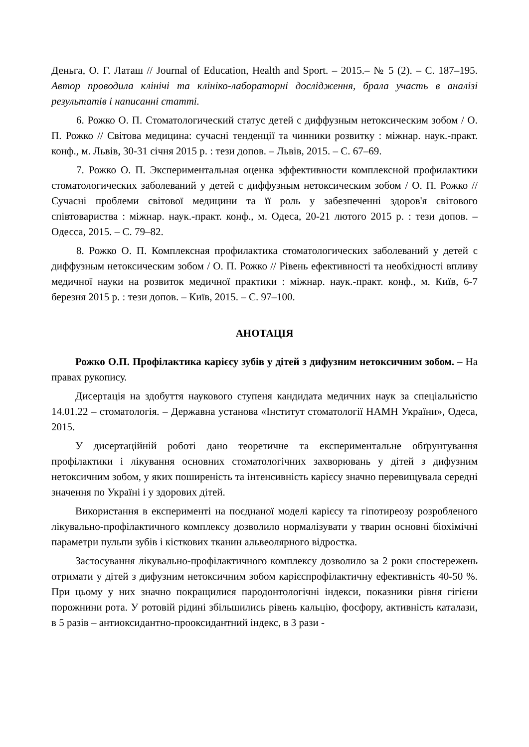Деньга, О. Г. Латаш // Journal of Education, Health and Sport. – 2015.– № 5 (2). – С. 187–195. Автор проводила клінічі та клініко-лабораторні дослідження, брала участь в аналізі результатів і написанні статті.
6. Рожко О. П. Стоматологический статус детей с диффузным нетоксическим зобом / О. П. Рожко // Світова медицина: сучасні тенденції та чинники розвитку : міжнар. наук.-практ. конф., м. Львів, 30-31 січня 2015 р. : тези допов. – Львів, 2015. – С. 67–69.
7. Рожко О. П. Экспериментальная оценка эффективности комплексной профилактики стоматологических заболеваний у детей с диффузным нетоксическим зобом / О. П. Рожко // Сучасні проблеми світової медицини та її роль у забезпеченні здоров'я світового співтовариства : міжнар. наук.-практ. конф., м. Одеса, 20-21 лютого 2015 р. : тези допов. – Одесса, 2015. – С. 79–82.
8. Рожко О. П. Комплексная профилактика стоматологических заболеваний у детей с диффузным нетоксическим зобом / О. П. Рожко // Рівень ефективності та необхідності впливу медичної науки на розвиток медичної практики : міжнар. наук.-практ. конф., м. Київ, 6-7 березня 2015 р. : тези допов. – Київ, 2015. – С. 97–100.
АНОТАЦІЯ
Рожко О.П. Профілактика карієсу зубів у дітей з дифузним нетоксичним зобом. – На правах рукопису.
Дисертація на здобуття наукового ступеня кандидата медичних наук за спеціальністю 14.01.22 – стоматологія. – Державна установа «Інститут стоматології НАМН України», Одеса, 2015.
У дисертаційній роботі дано теоретичне та експериментальне обґрунтування профілактики і лікування основних стоматологічних захворювань у дітей з дифузним нетоксичним зобом, у яких поширеність та інтенсивність карієсу значно перевищувала середні значення по Україні і у здорових дітей.
Використання в експерименті на поєднаної моделі карієсу та гіпотиреозу розробленого лікувально-профілактичного комплексу дозволило нормалізувати у тварин основні біохімічні параметри пульпи зубів і кісткових тканин альвеолярного відростка.
Застосування лікувально-профілактичного комплексу дозволило за 2 роки спостережень отримати у дітей з дифузним нетоксичним зобом карієспрофілактичну ефективність 40-50 %. При цьому у них значно покращилися пародонтологічні індекси, показники рівня гігієни порожнини рота. У ротовій рідині збільшились рівень кальцію, фосфору, активність каталази, в 5 разів – антиоксидантно-прооксидантний індекс, в 3 рази -